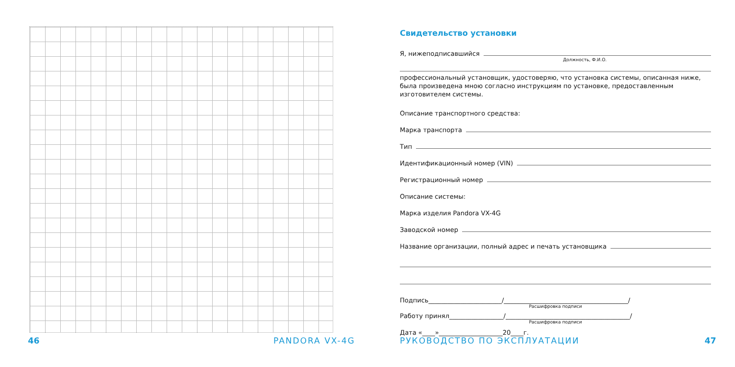46 PANDORA VX-4G
Свидетельство установки
Я, нижеподписавшийся
Должность, Ф.И.О.
профессиональный установщик, удостоверяю, что установка системы, описанная ниже, была произведена мною согласно инструкциям по установке, предоставленным изготовителем системы.
Описание транспортного средства:
Марка транспорта
Тип
Идентификационный номер (VIN)
Регистрационный номер
Описание системы:
Марка изделия Pandora VX-4G
Заводской номер
Название организации, полный адрес и печать установщика
Подпись_______________________/_______________________________________/
Расшифровка подписи
Работу принял_________________/_______________________________________/
Расшифровка подписи
Дата «____»____________________20____г.
РУКОВОДСТВО ПО ЭКСПЛУАТАЦИИ 47